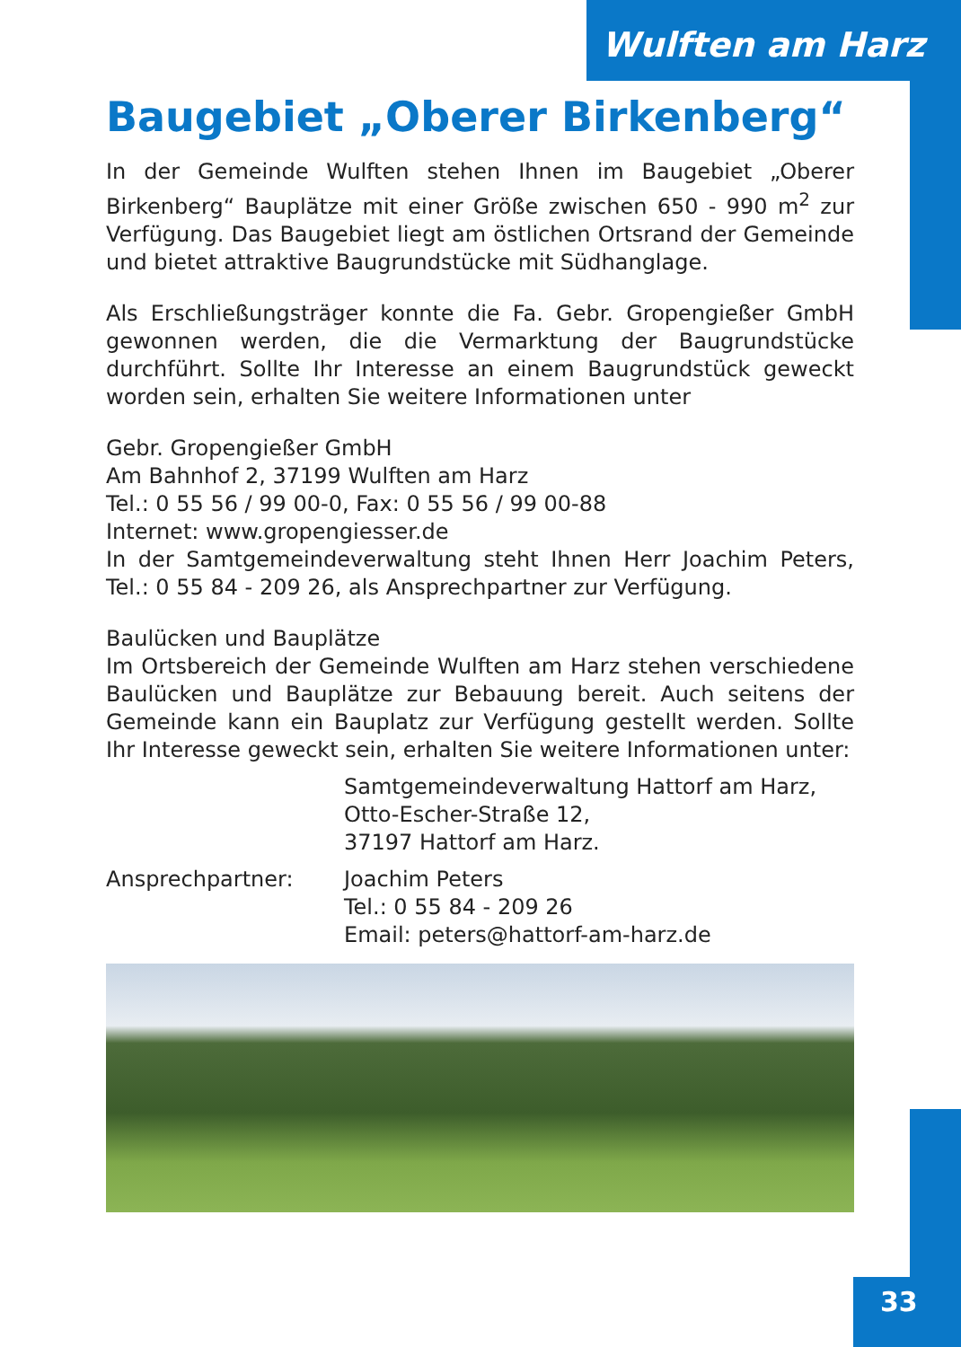Wulften am Harz
Baugebiet „Oberer Birkenberg“
In der Gemeinde Wulften stehen Ihnen im Baugebiet „Oberer Birkenberg“ Bauplätze mit einer Größe zwischen 650 - 990 m<sup>2</sup> zur Verfügung. Das Baugebiet liegt am östlichen Ortsrand der Gemeinde und bietet attraktive Baugrundstücke mit Südhanglage.
Als Erschließungsträger konnte die Fa. Gebr. Gropengießer GmbH gewonnen werden, die die Vermarktung der Baugrundstücke durchführt. Sollte Ihr Interesse an einem Baugrundstück geweckt worden sein, erhalten Sie weitere Informationen unter
Gebr. Gropengießer GmbH
Am Bahnhof 2, 37199 Wulften am Harz
Tel.: 0 55 56 / 99 00-0, Fax: 0 55 56 / 99 00-88
Internet: www.gropengiesser.de
In der Samtgemeindeverwaltung steht Ihnen Herr Joachim Peters, Tel.: 0 55 84 - 209 26, als Ansprechpartner zur Verfügung.
Baulücken und Bauplätze
Im Ortsbereich der Gemeinde Wulften am Harz stehen verschiedene Baulücken und Bauplätze zur Bebauung bereit. Auch seitens der Gemeinde kann ein Bauplatz zur Verfügung gestellt werden. Sollte Ihr Interesse geweckt sein, erhalten Sie weitere Informationen unter:
Samtgemeindeverwaltung Hattorf am Harz,
Otto-Escher-Straße 12,
37197 Hattorf am Harz.
Ansprechpartner: Joachim Peters
Tel.: 0 55 84 - 209 26
Email: peters@hattorf-am-harz.de
33